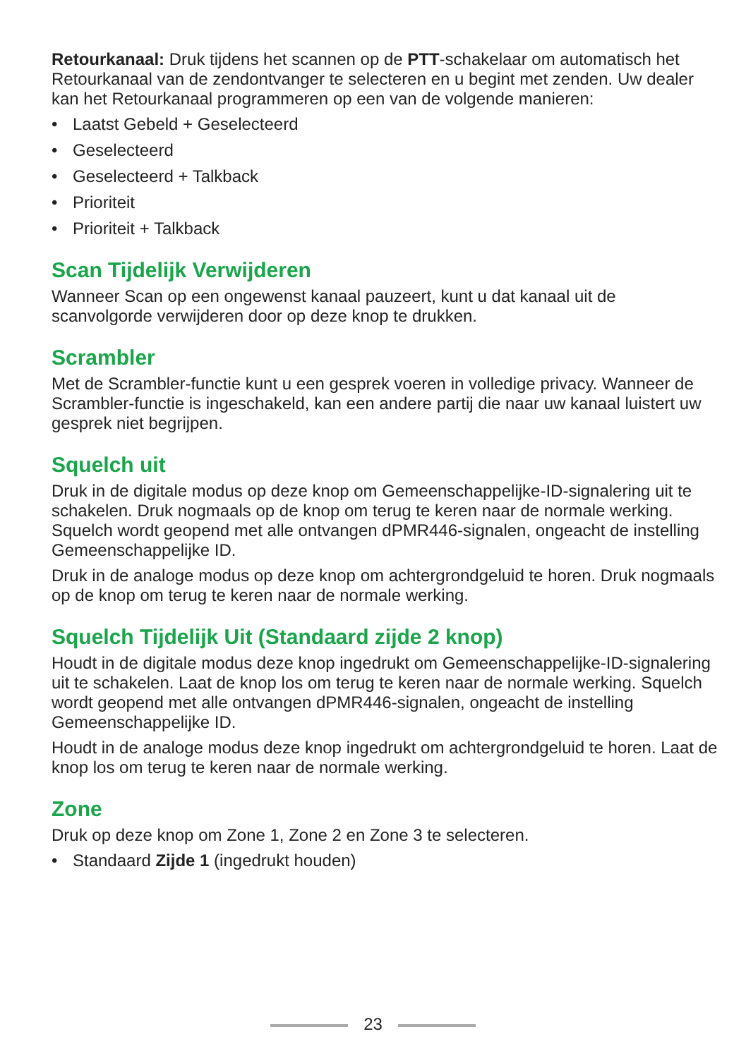Retourkanaal: Druk tijdens het scannen op de PTT-schakelaar om automatisch het Retourkanaal van de zendontvanger te selecteren en u begint met zenden. Uw dealer kan het Retourkanaal programmeren op een van de volgende manieren:
• Laatst Gebeld + Geselecteerd
• Geselecteerd
• Geselecteerd + Talkback
• Prioriteit
• Prioriteit + Talkback
Scan Tijdelijk Verwijderen
Wanneer Scan op een ongewenst kanaal pauzeert, kunt u dat kanaal uit de scanvolgorde verwijderen door op deze knop te drukken.
Scrambler
Met de Scrambler-functie kunt u een gesprek voeren in volledige privacy. Wanneer de Scrambler-functie is ingeschakeld, kan een andere partij die naar uw kanaal luistert uw gesprek niet begrijpen.
Squelch uit
Druk in de digitale modus op deze knop om Gemeenschappelijke-ID-signalering uit te schakelen. Druk nogmaals op de knop om terug te keren naar de normale werking. Squelch wordt geopend met alle ontvangen dPMR446-signalen, ongeacht de instelling Gemeenschappelijke ID.
Druk in de analoge modus op deze knop om achtergrondgeluid te horen. Druk nogmaals op de knop om terug te keren naar de normale werking.
Squelch Tijdelijk Uit (Standaard zijde 2 knop)
Houdt in de digitale modus deze knop ingedrukt om Gemeenschappelijke-ID-signalering uit te schakelen. Laat de knop los om terug te keren naar de normale werking. Squelch wordt geopend met alle ontvangen dPMR446-signalen, ongeacht de instelling Gemeenschappelijke ID.
Houdt in de analoge modus deze knop ingedrukt om achtergrondgeluid te horen. Laat de knop los om terug te keren naar de normale werking.
Zone
Druk op deze knop om Zone 1, Zone 2 en Zone 3 te selecteren.
• Standaard Zijde 1 (ingedrukt houden)
23